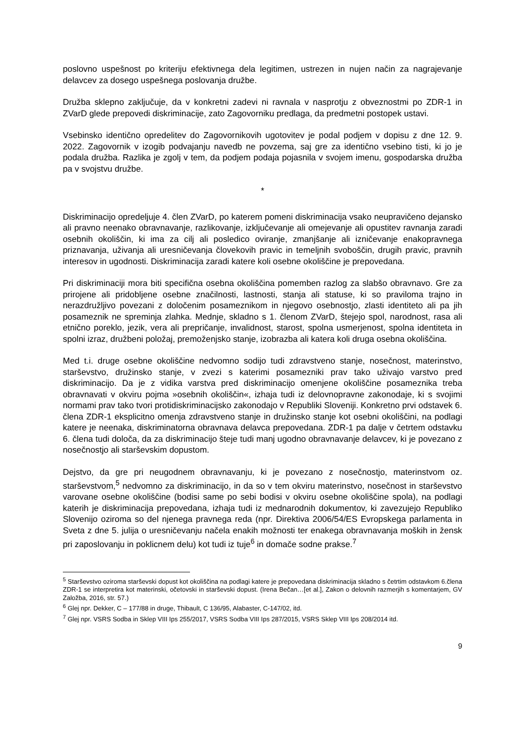poslovno uspešnost po kriteriju efektivnega dela legitimen, ustrezen in nujen način za nagrajevanje delavcev za dosego uspešnega poslovanja družbe.
Družba sklepno zaključuje, da v konkretni zadevi ni ravnala v nasprotju z obveznostmi po ZDR-1 in ZVarD glede prepovedi diskriminacije, zato Zagovorniku predlaga, da predmetni postopek ustavi.
Vsebinsko identično opredelitev do Zagovornikovih ugotovitev je podal podjem v dopisu z dne 12. 9. 2022. Zagovornik v izogib podvajanju navedb ne povzema, saj gre za identično vsebino tisti, ki jo je podala družba. Razlika je zgolj v tem, da podjem podaja pojasnila v svojem imenu, gospodarska družba pa v svojstvu družbe.
*
Diskriminacijo opredeljuje 4. člen ZVarD, po katerem pomeni diskriminacija vsako neupravičeno dejansko ali pravno neenako obravnavanje, razlikovanje, izključevanje ali omejevanje ali opustitev ravnanja zaradi osebnih okoliščin, ki ima za cilj ali posledico oviranje, zmanjšanje ali izničevanje enakopravnega priznavanja, uživanja ali uresničevanja človekovih pravic in temeljnih svoboščin, drugih pravic, pravnih interesov in ugodnosti. Diskriminacija zaradi katere koli osebne okoliščine je prepovedana.
Pri diskriminaciji mora biti specifična osebna okoliščina pomemben razlog za slabšo obravnavo. Gre za prirojene ali pridobljene osebne značilnosti, lastnosti, stanja ali statuse, ki so praviloma trajno in nerazdružljivo povezani z določenim posameznikom in njegovo osebnostjo, zlasti identiteto ali pa jih posameznik ne spreminja zlahka. Mednje, skladno s 1. členom ZVarD, štejejo spol, narodnost, rasa ali etnično poreklo, jezik, vera ali prepričanje, invalidnost, starost, spolna usmerjenost, spolna identiteta in spolni izraz, družbeni položaj, premoženjsko stanje, izobrazba ali katera koli druga osebna okoliščina.
Med t.i. druge osebne okoliščine nedvomno sodijo tudi zdravstveno stanje, nosečnost, materinstvo, starševstvo, družinsko stanje, v zvezi s katerimi posamezniki prav tako uživajo varstvo pred diskriminacijo. Da je z vidika varstva pred diskriminacijo omenjene okoliščine posameznika treba obravnavati v okviru pojma »osebnih okoliščin«, izhaja tudi iz delovnopravne zakonodaje, ki s svojimi normami prav tako tvori protidiskriminacijsko zakonodajo v Republiki Sloveniji. Konkretno prvi odstavek 6. člena ZDR-1 eksplicitno omenja zdravstveno stanje in družinsko stanje kot osebni okoliščini, na podlagi katere je neenaka, diskriminatorna obravnava delavca prepovedana. ZDR-1 pa dalje v četrtem odstavku 6. člena tudi določa, da za diskriminacijo šteje tudi manj ugodno obravnavanje delavcev, ki je povezano z nosečnostjo ali starševskim dopustom.
Dejstvo, da gre pri neugodnem obravnavanju, ki je povezano z nosečnostjo, materinstvom oz. starševstvom,<sup>5</sup> nedvomno za diskriminacijo, in da so v tem okviru materinstvo, nosečnost in starševstvo varovane osebne okoliščine (bodisi same po sebi bodisi v okviru osebne okoliščine spola), na podlagi katerih je diskriminacija prepovedana, izhaja tudi iz mednarodnih dokumentov, ki zavezujejo Republiko Slovenijo oziroma so del njenega pravnega reda (npr. Direktiva 2006/54/ES Evropskega parlamenta in Sveta z dne 5. julija o uresničevanju načela enakih možnosti ter enakega obravnavanja moških in žensk pri zaposlovanju in poklicnem delu) kot tudi iz tuje<sup>6</sup> in domače sodne prakse.<sup>7</sup>
<sup>5</sup> Starševstvo oziroma starševski dopust kot okoliščina na podlagi katere je prepovedana diskriminacija skladno s četrtim odstavkom 6.člena ZDR-1 se interpretira kot materinski, očetovski in starševski dopust. (Irena Bečan…[et al.], Zakon o delovnih razmerjih s komentarjem, GV Založba, 2016, str. 57.)
<sup>6</sup> Glej npr. Dekker, C – 177/88 in druge, Thibault, C 136/95, Alabaster, C-147/02, itd.
<sup>7</sup> Glej npr. VSRS Sodba in Sklep VIII Ips 255/2017, VSRS Sodba VIII Ips 287/2015, VSRS Sklep VIII Ips 208/2014 itd.
9